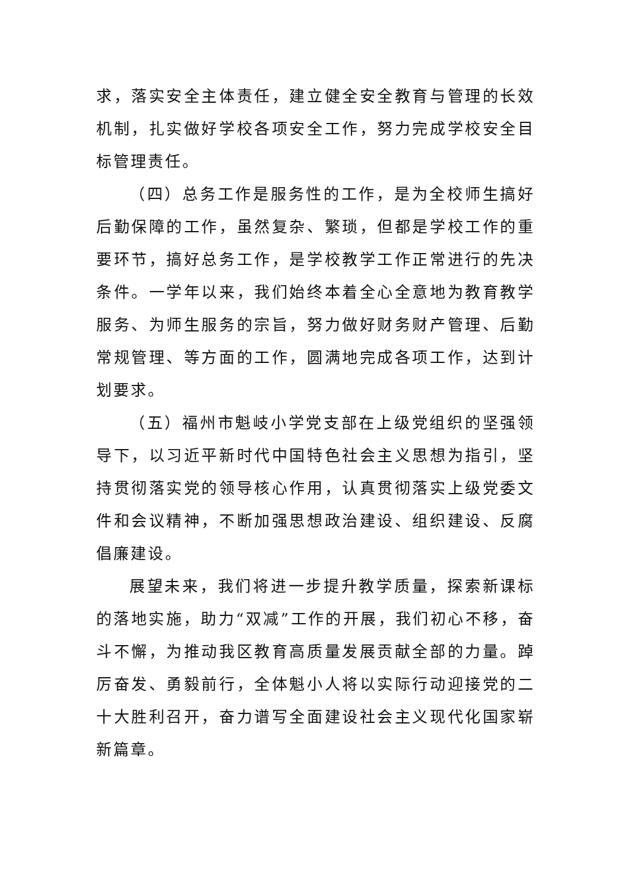求，落实安全主体责任，建立健全安全教育与管理的长效机制，扎实做好学校各项安全工作，努力完成学校安全目标管理责任。
（四）总务工作是服务性的工作，是为全校师生搞好后勤保障的工作，虽然复杂、繁琐，但都是学校工作的重要环节，搞好总务工作，是学校教学工作正常进行的先决条件。一学年以来，我们始终本着全心全意地为教育教学服务、为师生服务的宗旨，努力做好财务财产管理、后勤常规管理、等方面的工作，圆满地完成各项工作，达到计划要求。
（五）福州市魁岐小学党支部在上级党组织的坚强领导下，以习近平新时代中国特色社会主义思想为指引，坚持贯彻落实党的领导核心作用，认真贯彻落实上级党委文件和会议精神，不断加强思想政治建设、组织建设、反腐倡廉建设。
展望未来，我们将进一步提升教学质量，探索新课标的落地实施，助力“双减”工作的开展，我们初心不移，奋斗不懈，为推动我区教育高质量发展贡献全部的力量。踔厉奋发、勇毅前行，全体魁小人将以实际行动迎接党的二十大胜利召开，奋力谱写全面建设社会主义现代化国家崭新篇章。